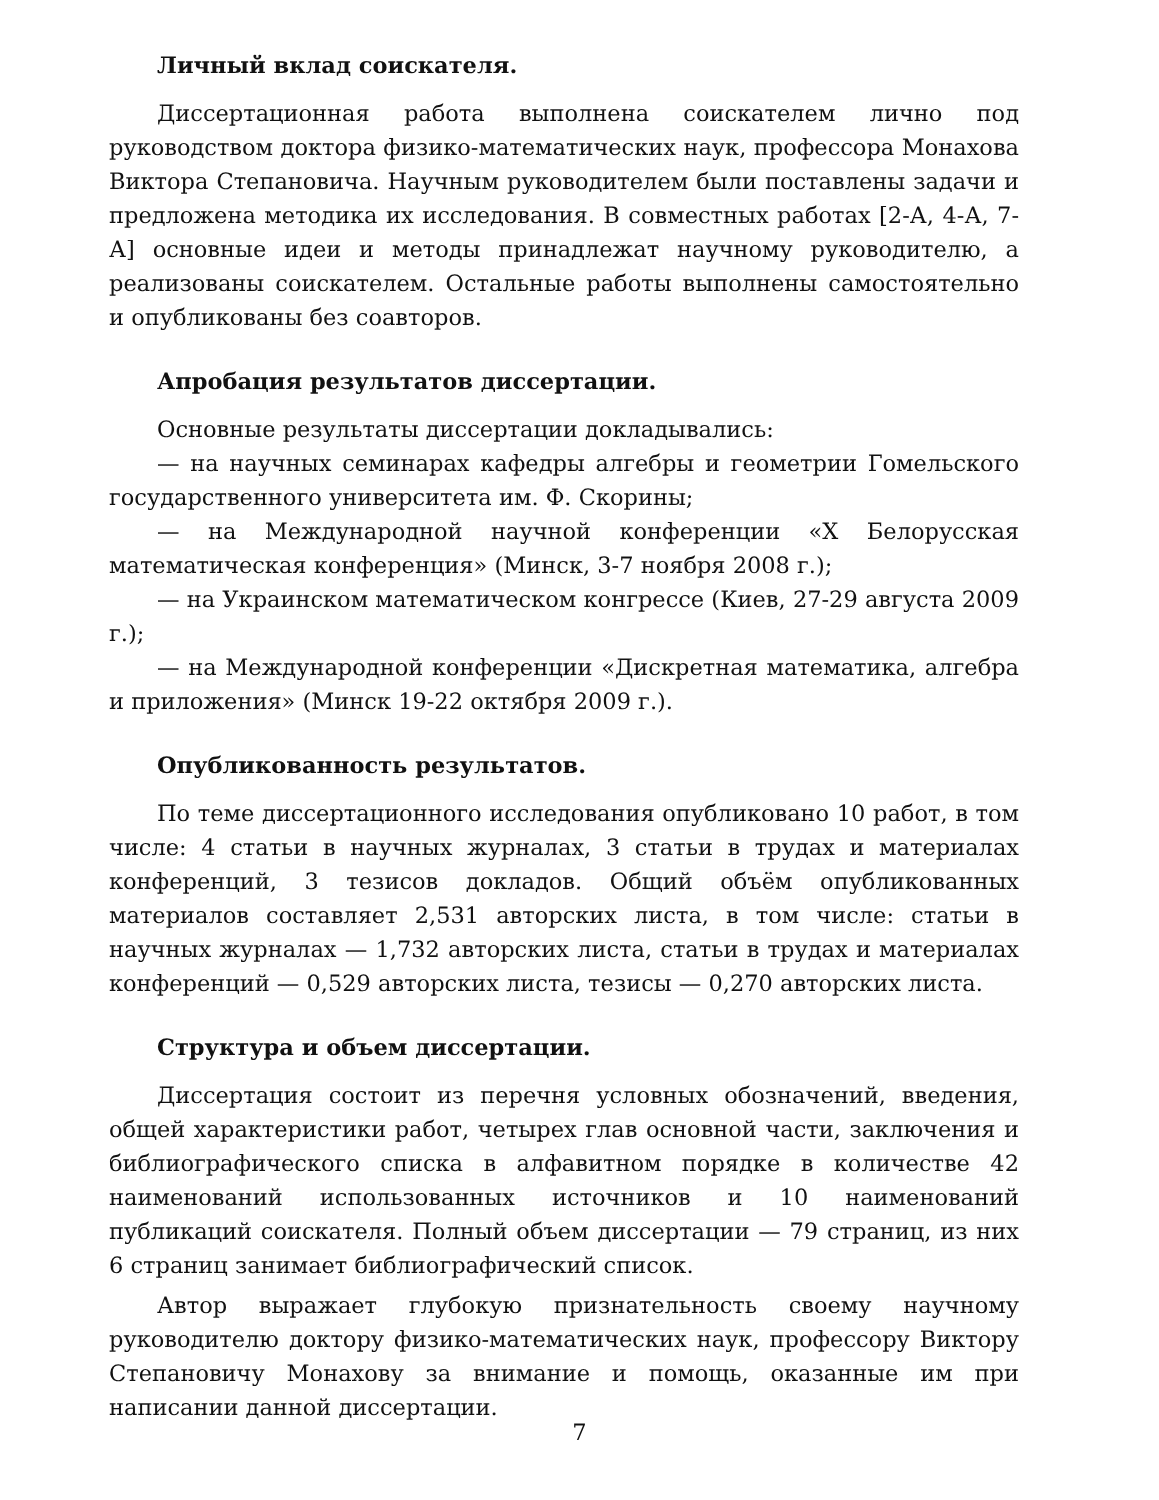Личный вклад соискателя.
Диссертационная работа выполнена соискателем лично под руководством доктора физико-математических наук, профессора Монахова Виктора Степановича. Научным руководителем были поставлены задачи и предложена методика их исследования. В совместных работах [2-А, 4-А, 7-А] основные идеи и методы принадлежат научному руководителю, а реализованы соискателем. Остальные работы выполнены самостоятельно и опубликованы без соавторов.
Апробация результатов диссертации.
Основные результаты диссертации докладывались:
— на научных семинарах кафедры алгебры и геометрии Гомельского государственного университета им. Ф. Скорины;
— на Международной научной конференции «X Белорусская математическая конференция» (Минск, 3-7 ноября 2008 г.);
— на Украинском математическом конгрессе (Киев, 27-29 августа 2009 г.);
— на Международной конференции «Дискретная математика, алгебра и приложения» (Минск 19-22 октября 2009 г.).
Опубликованность результатов.
По теме диссертационного исследования опубликовано 10 работ, в том числе: 4 статьи в научных журналах, 3 статьи в трудах и материалах конференций, 3 тезисов докладов. Общий объём опубликованных материалов составляет 2,531 авторских листа, в том числе: статьи в научных журналах — 1,732 авторских листа, статьи в трудах и материалах конференций — 0,529 авторских листа, тезисы — 0,270 авторских листа.
Структура и объем диссертации.
Диссертация состоит из перечня условных обозначений, введения, общей характеристики работ, четырех глав основной части, заключения и библиографического списка в алфавитном порядке в количестве 42 наименований использованных источников и 10 наименований публикаций соискателя. Полный объем диссертации — 79 страниц, из них 6 страниц занимает библиографический список.
Автор выражает глубокую признательность своему научному руководителю доктору физико-математических наук, профессору Виктору Степановичу Монахову за внимание и помощь, оказанные им при написании данной диссертации.
7